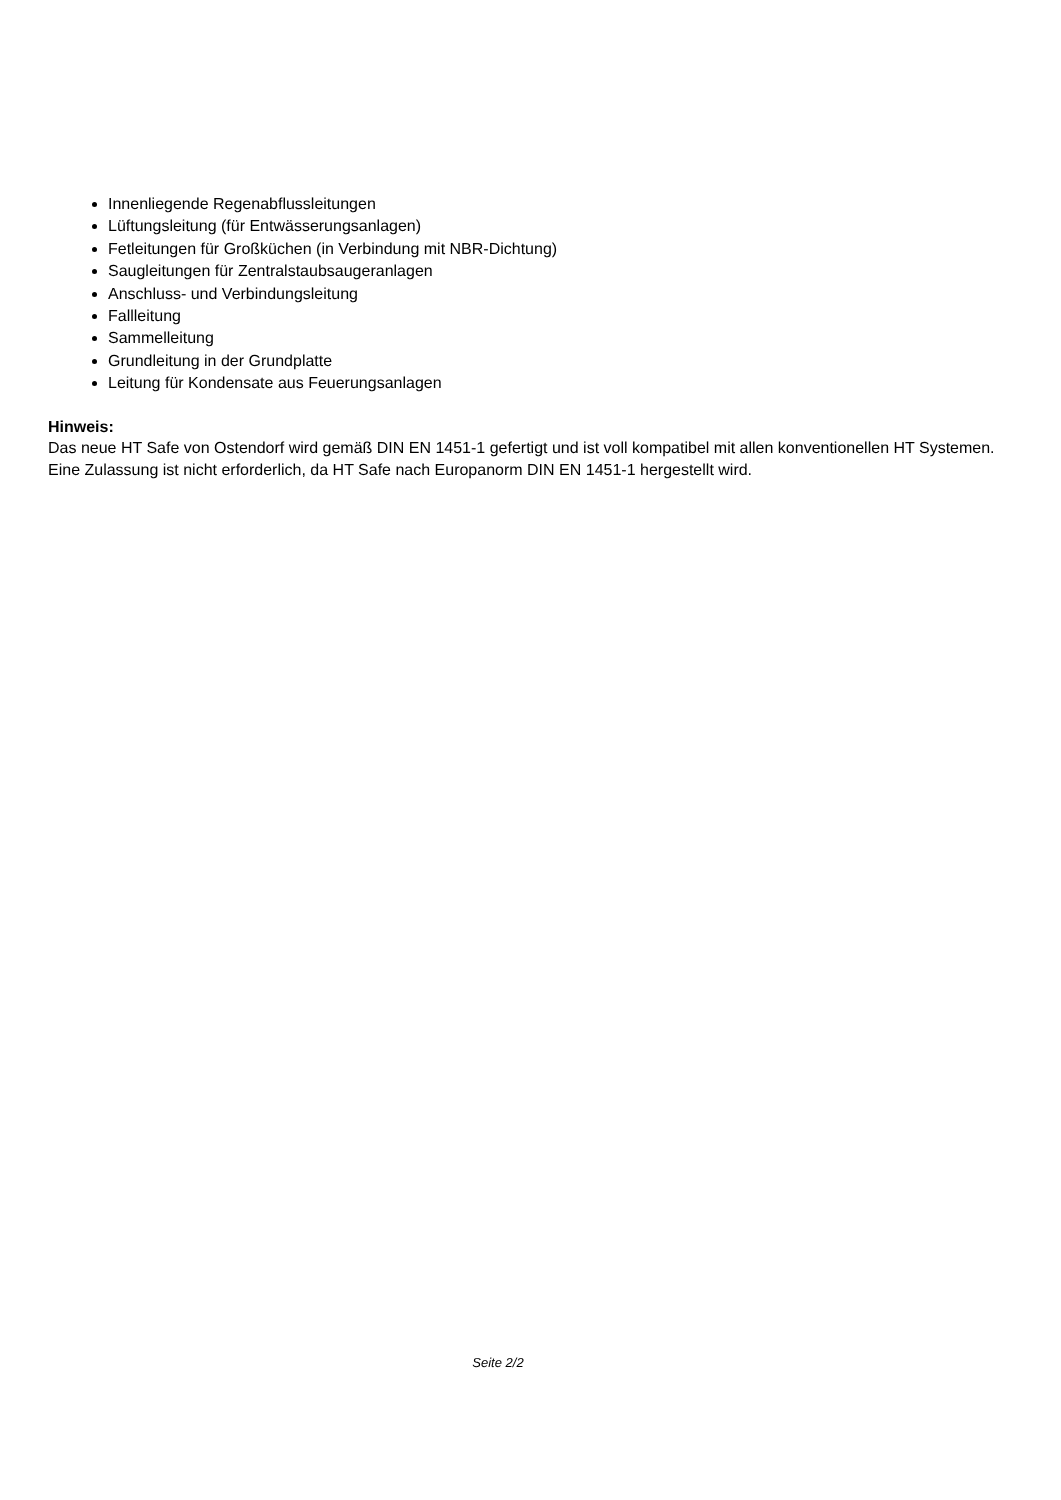Innenliegende Regenabflussleitungen
Lüftungsleitung (für Entwässerungsanlagen)
Fetleitungen für Großküchen (in Verbindung mit NBR-Dichtung)
Saugleitungen für Zentralstaubsaugeranlagen
Anschluss- und Verbindungsleitung
Fallleitung
Sammelleitung
Grundleitung in der Grundplatte
Leitung für Kondensate aus Feuerungsanlagen
Hinweis:
Das neue HT Safe von Ostendorf wird gemäß DIN EN 1451-1 gefertigt und ist voll kompatibel mit allen konventionellen HT Systemen. Eine Zulassung ist nicht erforderlich, da HT Safe nach Europanorm DIN EN 1451-1 hergestellt wird.
Seite 2/2